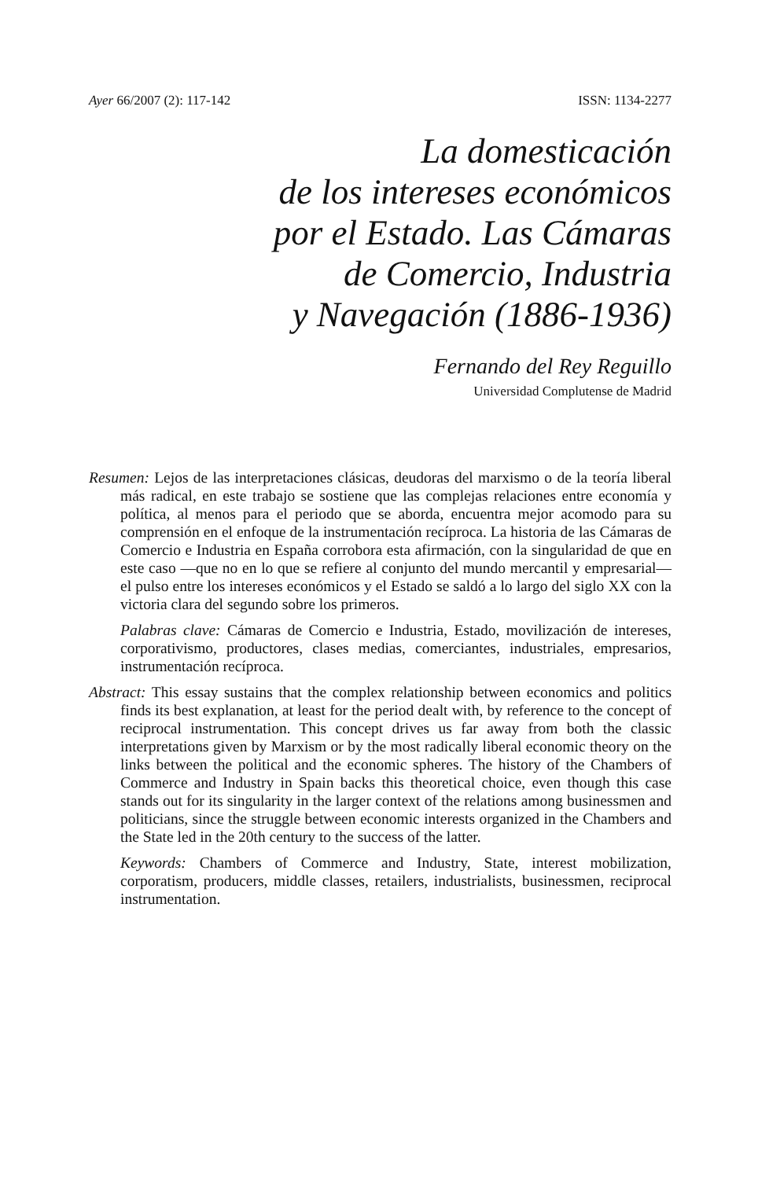Ayer 66/2007 (2): 117-142 ISSN: 1134-2277
La domesticación
de los intereses económicos
por el Estado. Las Cámaras
de Comercio, Industria
y Navegación (1886-1936)
Fernando del Rey Reguillo
Universidad Complutense de Madrid
Resumen: Lejos de las interpretaciones clásicas, deudoras del marxismo o de la teoría liberal más radical, en este trabajo se sostiene que las complejas relaciones entre economía y política, al menos para el periodo que se aborda, encuentra mejor acomodo para su comprensión en el enfoque de la instrumentación recíproca. La historia de las Cámaras de Comercio e Industria en España corrobora esta afirmación, con la singularidad de que en este caso —que no en lo que se refiere al conjunto del mundo mercantil y empresarial— el pulso entre los intereses económicos y el Estado se saldó a lo largo del siglo XX con la victoria clara del segundo sobre los primeros.
Palabras clave: Cámaras de Comercio e Industria, Estado, movilización de intereses, corporativismo, productores, clases medias, comerciantes, industriales, empresarios, instrumentación recíproca.
Abstract: This essay sustains that the complex relationship between economics and politics finds its best explanation, at least for the period dealt with, by reference to the concept of reciprocal instrumentation. This concept drives us far away from both the classic interpretations given by Marxism or by the most radically liberal economic theory on the links between the political and the economic spheres. The history of the Chambers of Commerce and Industry in Spain backs this theoretical choice, even though this case stands out for its singularity in the larger context of the relations among businessmen and politicians, since the struggle between economic interests organized in the Chambers and the State led in the 20th century to the success of the latter.
Keywords: Chambers of Commerce and Industry, State, interest mobilization, corporatism, producers, middle classes, retailers, industrialists, businessmen, reciprocal instrumentation.